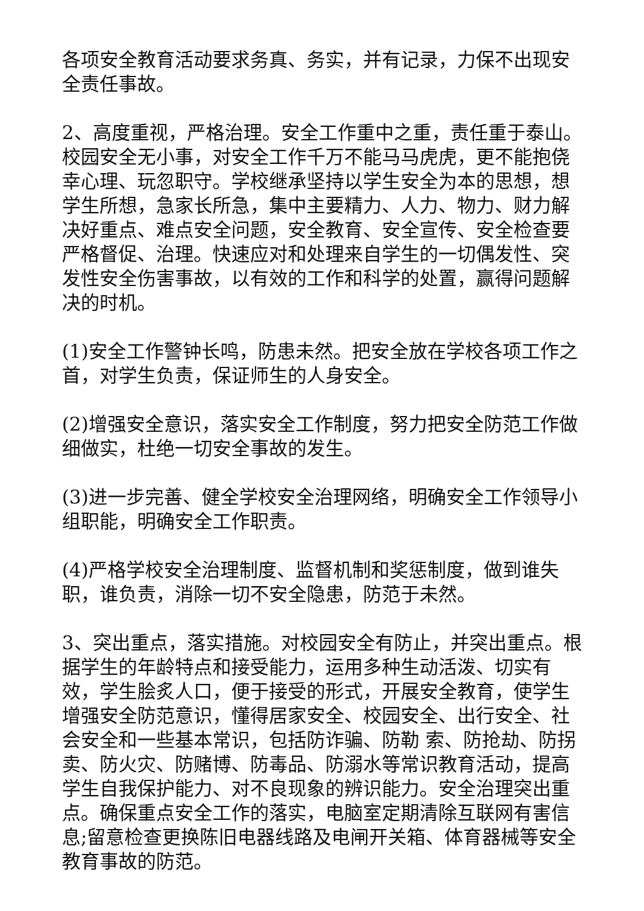各项安全教育活动要求务真、务实，并有记录，力保不出现安全责任事故。
2、高度重视，严格治理。安全工作重中之重，责任重于泰山。校园安全无小事，对安全工作千万不能马马虎虎，更不能抱侥幸心理、玩忽职守。学校继承坚持以学生安全为本的思想，想学生所想，急家长所急，集中主要精力、人力、物力、财力解决好重点、难点安全问题，安全教育、安全宣传、安全检查要严格督促、治理。快速应对和处理来自学生的一切偶发性、突发性安全伤害事故，以有效的工作和科学的处置，赢得问题解决的时机。
(1)安全工作警钟长鸣，防患未然。把安全放在学校各项工作之首，对学生负责，保证师生的人身安全。
(2)增强安全意识，落实安全工作制度，努力把安全防范工作做细做实，杜绝一切安全事故的发生。
(3)进一步完善、健全学校安全治理网络，明确安全工作领导小组职能，明确安全工作职责。
(4)严格学校安全治理制度、监督机制和奖惩制度，做到谁失职，谁负责，消除一切不安全隐患，防范于未然。
3、突出重点，落实措施。对校园安全有防止，并突出重点。根据学生的年龄特点和接受能力，运用多种生动活泼、切实有效，学生脍炙人口，便于接受的形式，开展安全教育，使学生增强安全防范意识，懂得居家安全、校园安全、出行安全、社会安全和一些基本常识，包括防诈骗、防勒 索、防抢劫、防拐卖、防火灾、防赌博、防毒品、防溺水等常识教育活动，提高学生自我保护能力、对不良现象的辨识能力。安全治理突出重点。确保重点安全工作的落实，电脑室定期清除互联网有害信息;留意检查更换陈旧电器线路及电闸开关箱、体育器械等安全教育事故的防范。